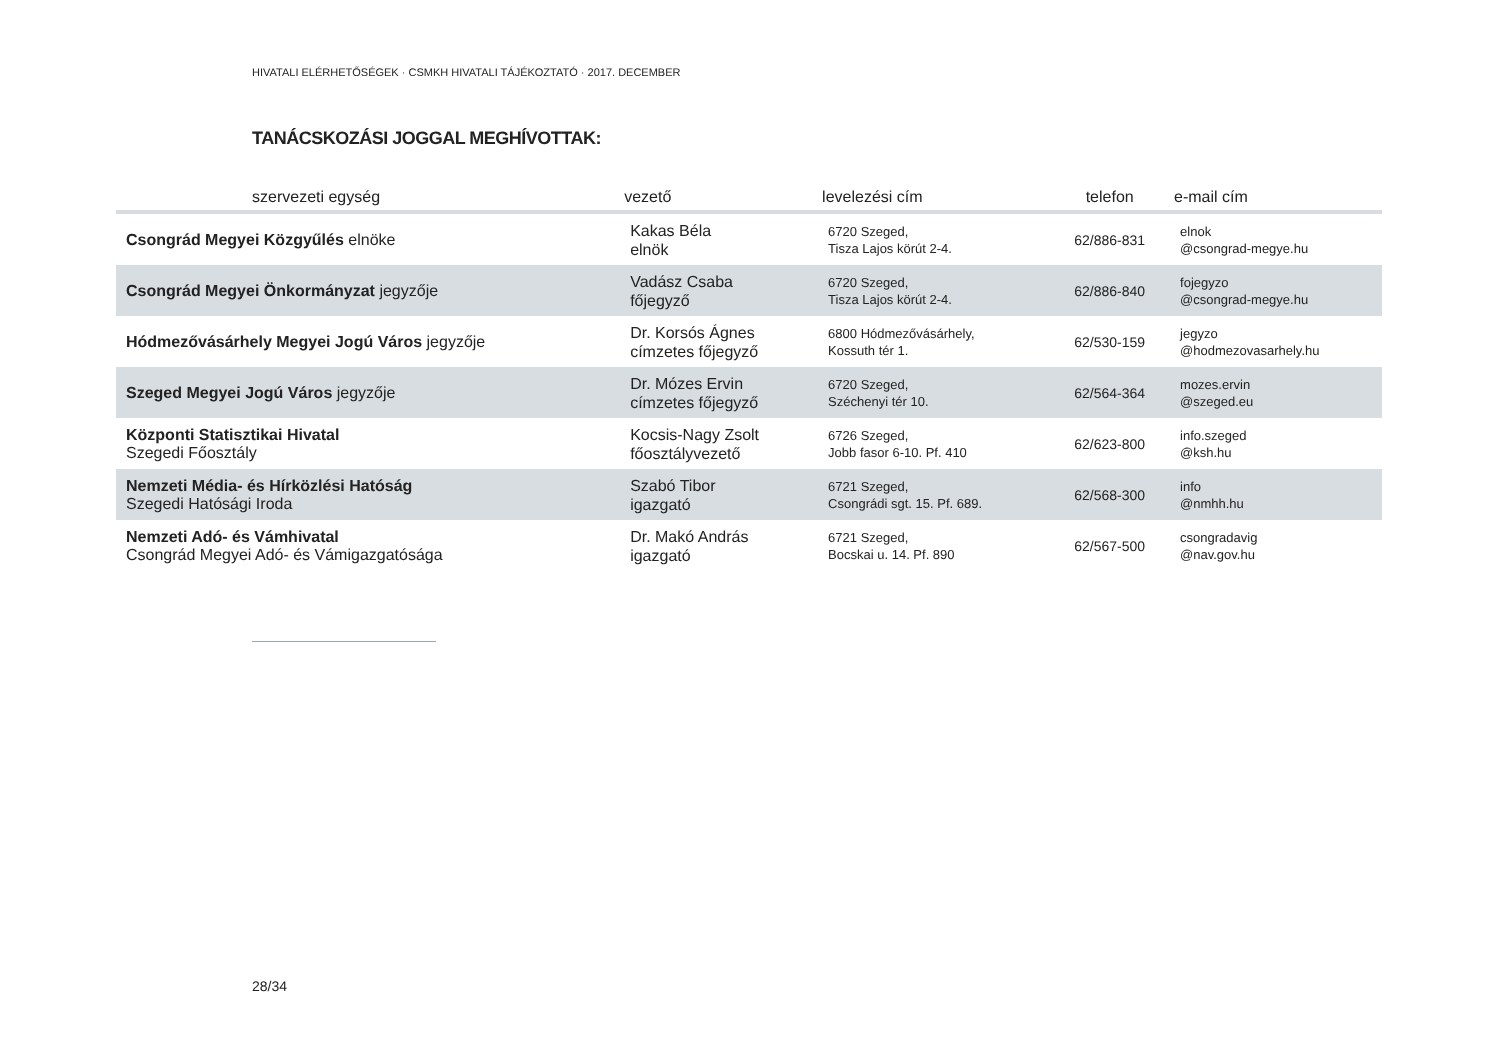HIVATALI ELÉRHETŐSÉGEK · CSMKH HIVATALI TÁJÉKOZTATÓ · 2017. DECEMBER
TANÁCSKOZÁSI JOGGAL MEGHÍVOTTAK:
| szervezeti egység | vezető | levelezési cím | telefon | e-mail cím |
| --- | --- | --- | --- | --- |
| Csongrád Megyei Közgyűlés elnöke | Kakas Béla elnök | 6720 Szeged, Tisza Lajos körút 2-4. | 62/886-831 | elnok @csongrad-megye.hu |
| Csongrád Megyei Önkormányzat jegyzője | Vadász Csaba főjegyző | 6720 Szeged, Tisza Lajos körút 2-4. | 62/886-840 | fojegyzo @csongrad-megye.hu |
| Hódmezővásárhely Megyei Jogú Város jegyzője | Dr. Korsós Ágnes címzetes főjegyző | 6800 Hódmezővásárhely, Kossuth tér 1. | 62/530-159 | jegyzo @hodmezovasarhely.hu |
| Szeged Megyei Jogú Város jegyzője | Dr. Mózes Ervin címzetes főjegyző | 6720 Szeged, Széchenyi tér 10. | 62/564-364 | mozes.ervin @szeged.eu |
| Központi Statisztikai Hivatal Szegedi Főosztály | Kocsis-Nagy Zsolt főosztályvezető | 6726 Szeged, Jobb fasor 6-10. Pf. 410 | 62/623-800 | info.szeged @ksh.hu |
| Nemzeti Média- és Hírközlési Hatóság Szegedi Hatósági Iroda | Szabó Tibor igazgató | 6721 Szeged, Csongrádi sgt. 15. Pf. 689. | 62/568-300 | info @nmhh.hu |
| Nemzeti Adó- és Vámhivatal Csongrád Megyei Adó- és Vámigazgatósága | Dr. Makó András igazgató | 6721 Szeged, Bocskai u. 14. Pf. 890 | 62/567-500 | csongradavig @nav.gov.hu |
28/34